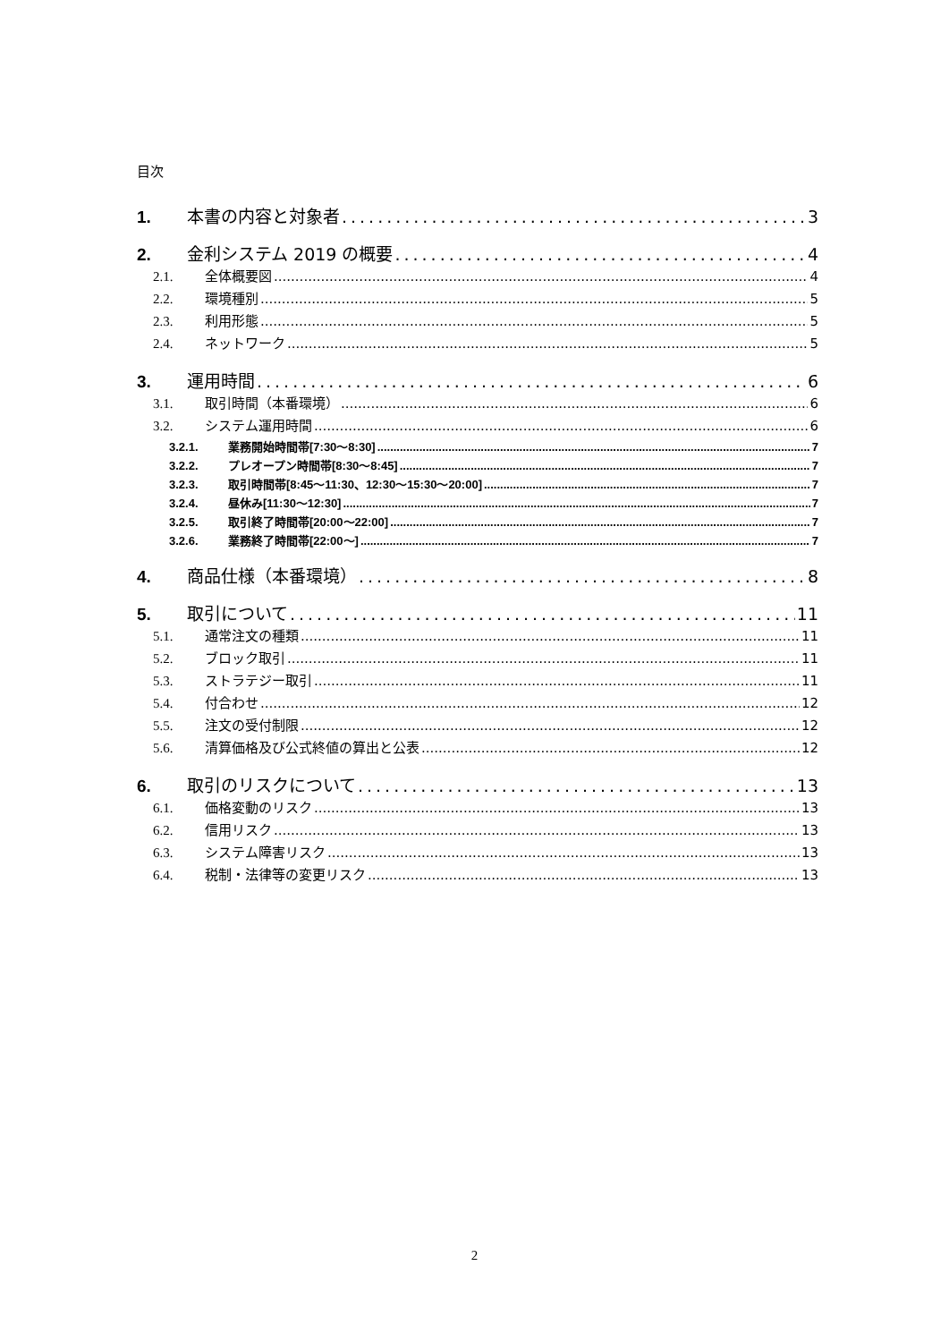目次
1. 本書の内容と対象者 3
2. 金利システム 2019 の概要 4
2.1. 全体概要図 4
2.2. 環境種別 5
2.3. 利用形態 5
2.4. ネットワーク 5
3. 運用時間 6
3.1. 取引時間（本番環境） 6
3.2. システム運用時間 6
3.2.1. 業務開始時間帯[7:30～8:30] 7
3.2.2. プレオープン時間帯[8:30～8:45] 7
3.2.3. 取引時間帯[8:45～11:30、12:30～15:30～20:00] 7
3.2.4. 昼休み[11:30～12:30] 7
3.2.5. 取引終了時間帯[20:00～22:00] 7
3.2.6. 業務終了時間帯[22:00～] 7
4. 商品仕様（本番環境） 8
5. 取引について 11
5.1. 通常注文の種類 11
5.2. ブロック取引 11
5.3. ストラテジー取引 11
5.4. 付合わせ 12
5.5. 注文の受付制限 12
5.6. 清算価格及び公式終値の算出と公表 12
6. 取引のリスクについて 13
6.1. 価格変動のリスク 13
6.2. 信用リスク 13
6.3. システム障害リスク 13
6.4. 税制・法律等の変更リスク 13
2